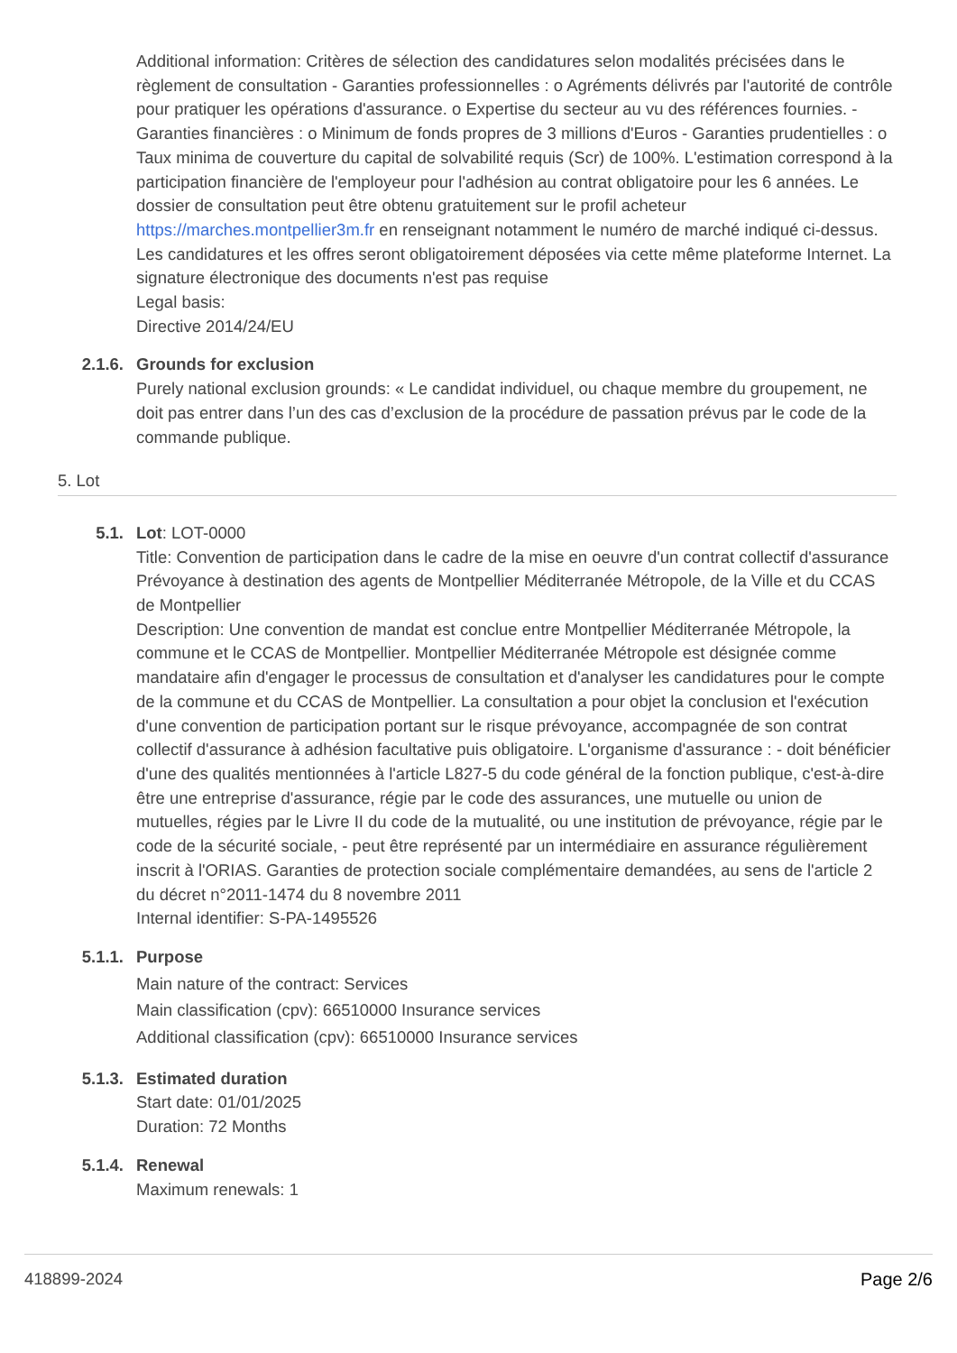Additional information: Critères de sélection des candidatures selon modalités précisées dans le règlement de consultation - Garanties professionnelles : o Agréments délivrés par l'autorité de contrôle pour pratiquer les opérations d'assurance. o Expertise du secteur au vu des références fournies. - Garanties financières : o Minimum de fonds propres de 3 millions d'Euros - Garanties prudentielles : o Taux minima de couverture du capital de solvabilité requis (Scr) de 100%. L'estimation correspond à la participation financière de l'employeur pour l'adhésion au contrat obligatoire pour les 6 années. Le dossier de consultation peut être obtenu gratuitement sur le profil acheteur https://marches.montpellier3m.fr en renseignant notamment le numéro de marché indiqué ci-dessus. Les candidatures et les offres seront obligatoirement déposées via cette même plateforme Internet. La signature électronique des documents n'est pas requise
Legal basis:
Directive 2014/24/EU
2.1.6. Grounds for exclusion
Purely national exclusion grounds: « Le candidat individuel, ou chaque membre du groupement, ne doit pas entrer dans l’un des cas d’exclusion de la procédure de passation prévus par le code de la commande publique.
5. Lot
5.1. Lot: LOT-0000
Title: Convention de participation dans le cadre de la mise en oeuvre d'un contrat collectif d'assurance Prévoyance à destination des agents de Montpellier Méditerranée Métropole, de la Ville et du CCAS de Montpellier
Description: Une convention de mandat est conclue entre Montpellier Méditerranée Métropole, la commune et le CCAS de Montpellier. Montpellier Méditerranée Métropole est désignée comme mandataire afin d'engager le processus de consultation et d'analyser les candidatures pour le compte de la commune et du CCAS de Montpellier. La consultation a pour objet la conclusion et l'exécution d'une convention de participation portant sur le risque prévoyance, accompagnée de son contrat collectif d'assurance à adhésion facultative puis obligatoire. L'organisme d'assurance : - doit bénéficier d'une des qualités mentionnées à l'article L827-5 du code général de la fonction publique, c'est-à-dire être une entreprise d'assurance, régie par le code des assurances, une mutuelle ou union de mutuelles, régies par le Livre II du code de la mutualité, ou une institution de prévoyance, régie par le code de la sécurité sociale, - peut être représenté par un intermédiaire en assurance régulièrement inscrit à l'ORIAS. Garanties de protection sociale complémentaire demandées, au sens de l'article 2 du décret n°2011-1474 du 8 novembre 2011
Internal identifier: S-PA-1495526
5.1.1. Purpose
Main nature of the contract: Services
Main classification (cpv): 66510000 Insurance services
Additional classification (cpv): 66510000 Insurance services
5.1.3. Estimated duration
Start date: 01/01/2025
Duration: 72 Months
5.1.4. Renewal
Maximum renewals: 1
418899-2024 Page 2/6